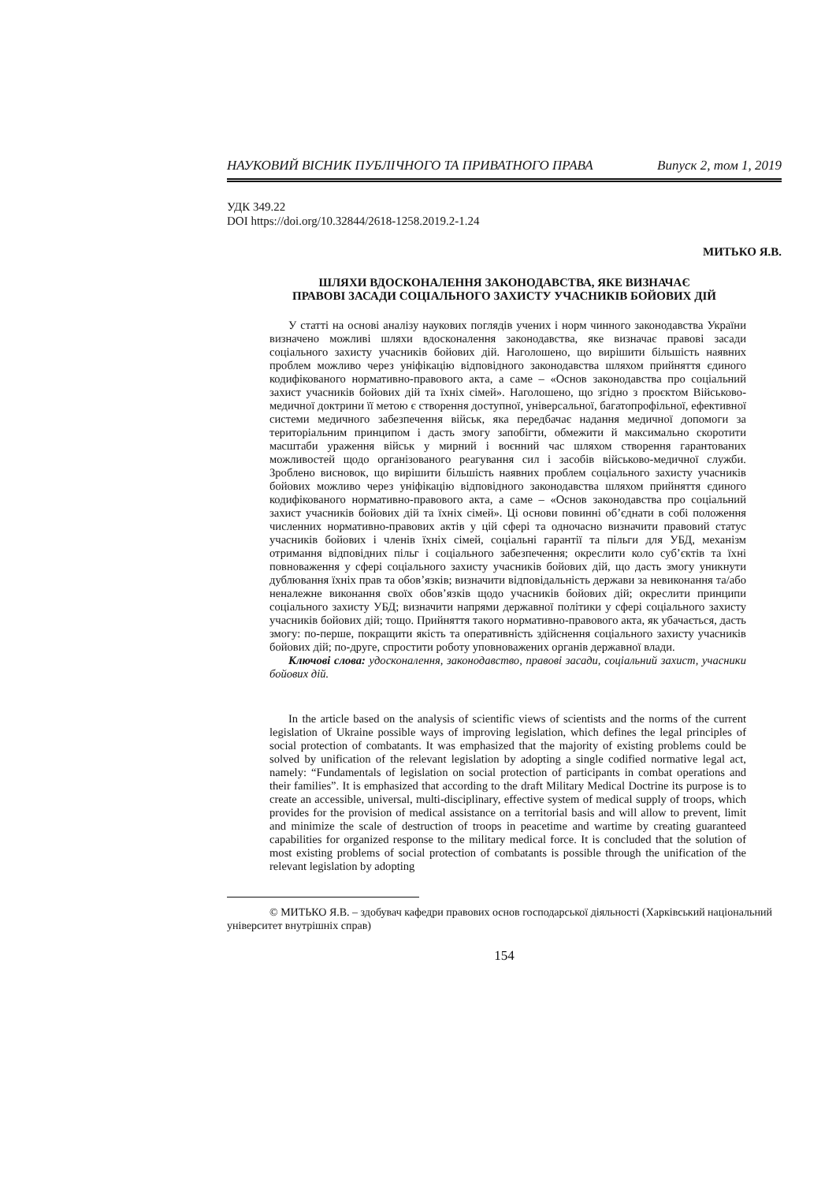НАУКОВИЙ ВІСНИК ПУБЛІЧНОГО ТА ПРИВАТНОГО ПРАВА Випуск 2, том 1, 2019
УДК 349.22
DOI https://doi.org/10.32844/2618-1258.2019.2-1.24
МИТЬКО Я.В.
ШЛЯХИ ВДОСКОНАЛЕННЯ ЗАКОНОДАВСТВА, ЯКЕ ВИЗНАЧАЄ
ПРАВОВІ ЗАСАДИ СОЦІАЛЬНОГО ЗАХИСТУ УЧАСНИКІВ БОЙОВИХ ДІЙ
У статті на основі аналізу наукових поглядів учених і норм чинного законодавства України визначено можливі шляхи вдосконалення законодавства, яке визначає правові засади соціального захисту учасників бойових дій. Наголошено, що вирішити більшість наявних проблем можливо через уніфікацію відповідного законодавства шляхом прийняття єдиного кодифікованого нормативно-правового акта, а саме – «Основ законодавства про соціальний захист учасників бойових дій та їхніх сімей». Наголошено, що згідно з проєктом Військово-медичної доктрини її метою є створення доступної, універсальної, багатопрофільної, ефективної системи медичного забезпечення військ, яка передбачає надання медичної допомоги за територіальним принципом і дасть змогу запобігти, обмежити й максимально скоротити масштаби ураження військ у мирний і воєнний час шляхом створення гарантованих можливостей щодо організованого реагування сил і засобів військово-медичної служби. Зроблено висновок, що вирішити більшість наявних проблем соціального захисту учасників бойових можливо через уніфікацію відповідного законодавства шляхом прийняття єдиного кодифікованого нормативно-правового акта, а саме – «Основ законодавства про соціальний захист учасників бойових дій та їхніх сімей». Ці основи повинні об’єднати в собі положення численних нормативно-правових актів у цій сфері та одночасно визначити правовий статус учасників бойових і членів їхніх сімей, соціальні гарантії та пільги для УБД, механізм отримання відповідних пільг і соціального забезпечення; окреслити коло суб’єктів та їхні повноваження у сфері соціального захисту учасників бойових дій, що дасть змогу уникнути дублювання їхніх прав та обов’язків; визначити відповідальність держави за невиконання та/або неналежне виконання своїх обов’язків щодо учасників бойових дій; окреслити принципи соціального захисту УБД; визначити напрями державної політики у сфері соціального захисту учасників бойових дій; тощо. Прийняття такого нормативно-правового акта, як убачається, дасть змогу: по-перше, покращити якість та оперативність здійснення соціального захисту учасників бойових дій; по-друге, спростити роботу уповноважених органів державної влади.
Ключові слова: удосконалення, законодавство, правові засади, соціальний захист, учасники бойових дій.
In the article based on the analysis of scientific views of scientists and the norms of the current legislation of Ukraine possible ways of improving legislation, which defines the legal principles of social protection of combatants. It was emphasized that the majority of existing problems could be solved by unification of the relevant legislation by adopting a single codified normative legal act, namely: “Fundamentals of legislation on social protection of participants in combat operations and their families”. It is emphasized that according to the draft Military Medical Doctrine its purpose is to create an accessible, universal, multi-disciplinary, effective system of medical supply of troops, which provides for the provision of medical assistance on a territorial basis and will allow to prevent, limit and minimize the scale of destruction of troops in peacetime and wartime by creating guaranteed capabilities for organized response to the military medical force. It is concluded that the solution of most existing problems of social protection of combatants is possible through the unification of the relevant legislation by adopting
© МИТЬКО Я.В. – здобувач кафедри правових основ господарської діяльності (Харківський національний університет внутрішніх справ)
154